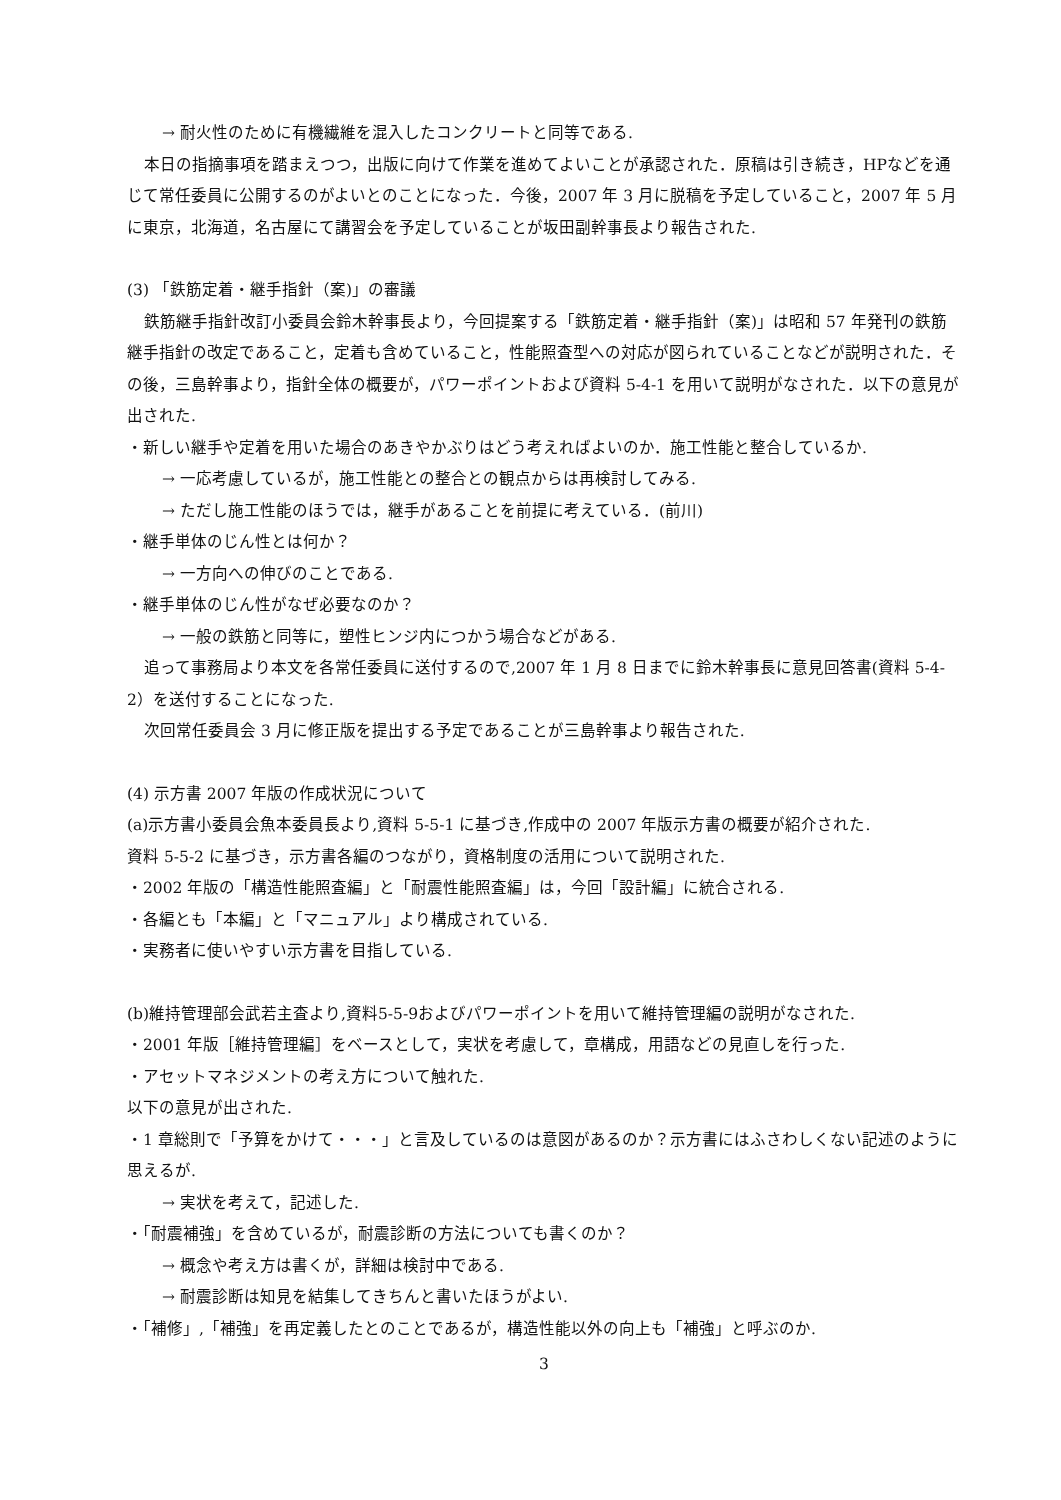→ 耐火性のために有機繊維を混入したコンクリートと同等である.
本日の指摘事項を踏まえつつ，出版に向けて作業を進めてよいことが承認された．原稿は引き続き，HPなどを通じて常任委員に公開するのがよいとのことになった．今後，2007 年 3 月に脱稿を予定していること，2007 年 5 月に東京，北海道，名古屋にて講習会を予定していることが坂田副幹事長より報告された.
(3) 「鉄筋定着・継手指針（案)」の審議
鉄筋継手指針改訂小委員会鈴木幹事長より，今回提案する「鉄筋定着・継手指針（案)」は昭和 57 年発刊の鉄筋継手指針の改定であること，定着も含めていること，性能照査型への対応が図られていることなどが説明された．その後，三島幹事より，指針全体の概要が，パワーポイントおよび資料 5-4-1 を用いて説明がなされた．以下の意見が出された.
・新しい継手や定着を用いた場合のあきやかぶりはどう考えればよいのか．施工性能と整合しているか.
→ 一応考慮しているが，施工性能との整合との観点からは再検討してみる.
→ ただし施工性能のほうでは，継手があることを前提に考えている．(前川)
・継手単体のじん性とは何か？
→ 一方向への伸びのことである.
・継手単体のじん性がなぜ必要なのか？
→ 一般の鉄筋と同等に，塑性ヒンジ内につかう場合などがある.
追って事務局より本文を各常任委員に送付するので,2007 年 1 月 8 日までに鈴木幹事長に意見回答書(資料 5-4-2）を送付することになった.
次回常任委員会 3 月に修正版を提出する予定であることが三島幹事より報告された.
(4) 示方書 2007 年版の作成状況について
(a)示方書小委員会魚本委員長より,資料 5-5-1 に基づき,作成中の 2007 年版示方書の概要が紹介された.
資料 5-5-2 に基づき，示方書各編のつながり，資格制度の活用について説明された.
・2002 年版の「構造性能照査編」と「耐震性能照査編」は，今回「設計編」に統合される.
・各編とも「本編」と「マニュアル」より構成されている.
・実務者に使いやすい示方書を目指している.
(b)維持管理部会武若主査より,資料5-5-9およびパワーポイントを用いて維持管理編の説明がなされた.
・2001 年版［維持管理編］をベースとして，実状を考慮して，章構成，用語などの見直しを行った.
・アセットマネジメントの考え方について触れた.
以下の意見が出された.
・1 章総則で「予算をかけて・・・」と言及しているのは意図があるのか？示方書にはふさわしくない記述のように思えるが.
→ 実状を考えて，記述した.
・「耐震補強」を含めているが，耐震診断の方法についても書くのか？
→ 概念や考え方は書くが，詳細は検討中である.
→ 耐震診断は知見を結集してきちんと書いたほうがよい.
・「補修」,「補強」を再定義したとのことであるが，構造性能以外の向上も「補強」と呼ぶのか.
3